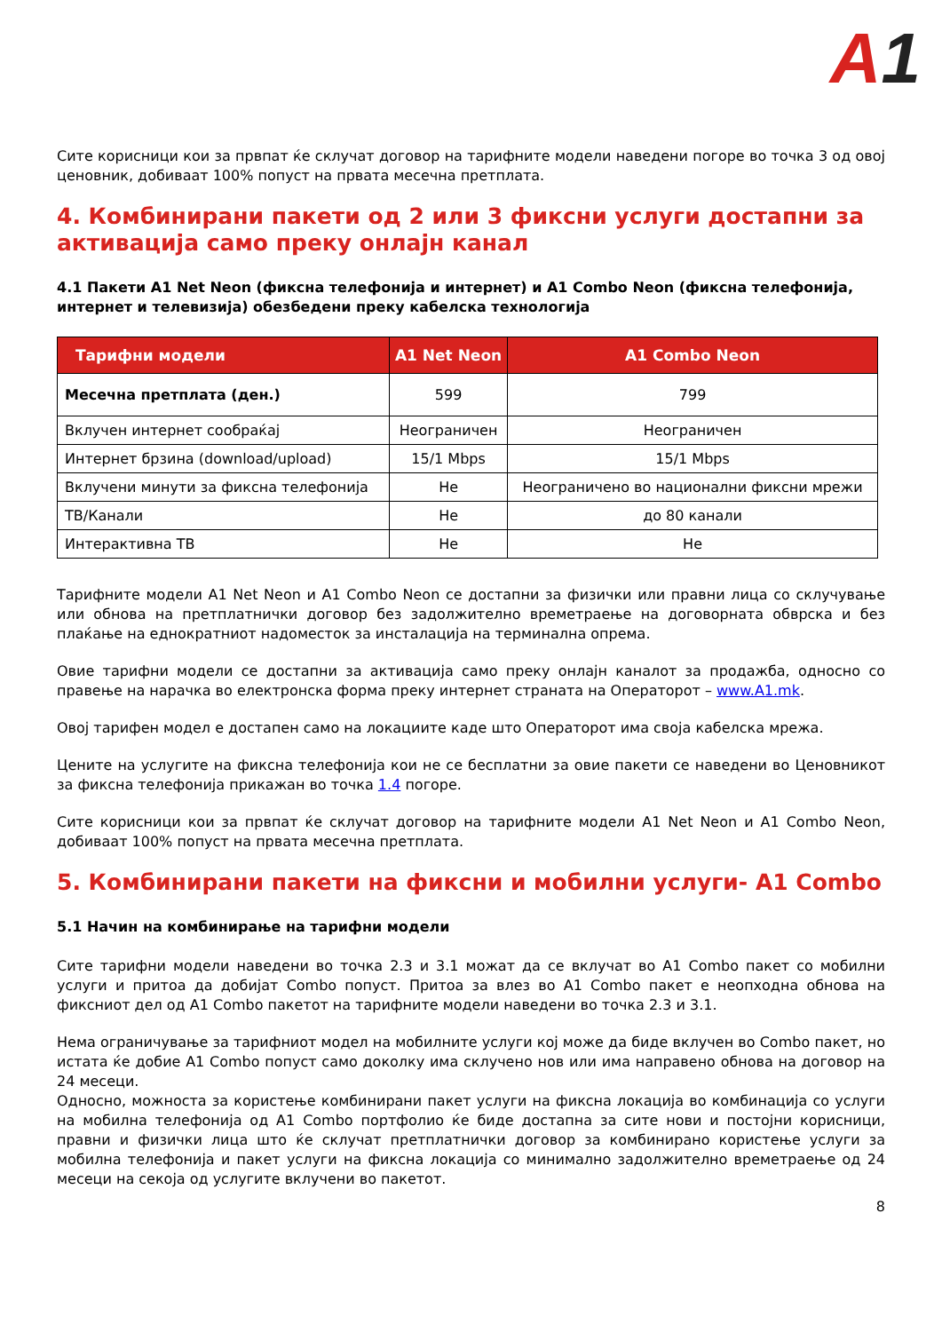A1
Сите корисници кои за првпат ќе склучат договор на тарифните модели наведени погоре во точка 3 од овој ценовник, добиваат 100% попуст на првата месечна претплата.
4. Комбинирани пакети од 2 или 3 фиксни услуги достапни за активација само преку онлајн канал
4.1 Пакети A1 Net Neon (фиксна телефонија и интернет) и A1 Combo Neon (фиксна телефонија, интернет и телевизија) обезбедени преку кабелска технологија
| Тарифни модели | A1 Net Neon | A1 Combo Neon |
| --- | --- | --- |
| Месечна претплата (ден.) | 599 | 799 |
| Вклучен интернет сообраќај | Неограничен | Неограничен |
| Интернет брзина (download/upload) | 15/1 Mbps | 15/1 Mbps |
| Вклучени минути за фиксна телефонија | Не | Неограничено во национални фиксни мрежи |
| ТВ/Канали | Не | до 80 канали |
| Интерактивна ТВ | Не | Не |
Тарифните модели A1 Net Neon и A1 Combo Neon се достапни за физички или правни лица со склучување или обнова на претплатнички договор без задолжително времетраење на договорната обврска и без плаќање на еднократниот надоместок за инсталација на терминална опрема.
Овие тарифни модели се достапни за активација само преку онлајн каналот за продажба, односно со правење на нарачка во електронска форма преку интернет страната на Операторот – www.A1.mk.
Овој тарифен модел е достапен само на локациите каде што Операторот има своја кабелска мрежа.
Цените на услугите на фиксна телефонија кои не се бесплатни за овие пакети се наведени во Ценовникот за фиксна телефонија прикажан во точка 1.4 погоре.
Сите корисници кои за првпат ќе склучат договор на тарифните модели A1 Net Neon и A1 Combo Neon, добиваат 100% попуст на првата месечна претплата.
5. Комбинирани пакети на фиксни и мобилни услуги- A1 Combo
5.1 Начин на комбинирање на тарифни модели
Сите тарифни модели наведени во точка 2.3 и 3.1 можат да се вклучат во A1 Combo пакет со мобилни услуги и притоа да добијат Combo попуст. Притоа за влез во A1 Combo пакет е неопходна обнова на фиксниот дел од A1 Combo пакетот на тарифните модели наведени во точка 2.3 и 3.1.
Нема ограничување за тарифниот модел на мобилните услуги кој може да биде вклучен во Combo пакет, но истата ќе добие A1 Combo попуст само доколку има склучено нов или има направено обнова на договор на 24 месеци.
Односно, можноста за користење комбинирани пакет услуги на фиксна локација во комбинација со услуги на мобилна телефонија од A1 Combo портфолио ќе биде достапна за сите нови и постојни корисници, правни и физички лица што ќе склучат претплатнички договор за комбинирано користење услуги за мобилна телефонија и пакет услуги на фиксна локација со минимално задолжително времетраење од 24 месеци на секоја од услугите вклучени во пакетот.
8